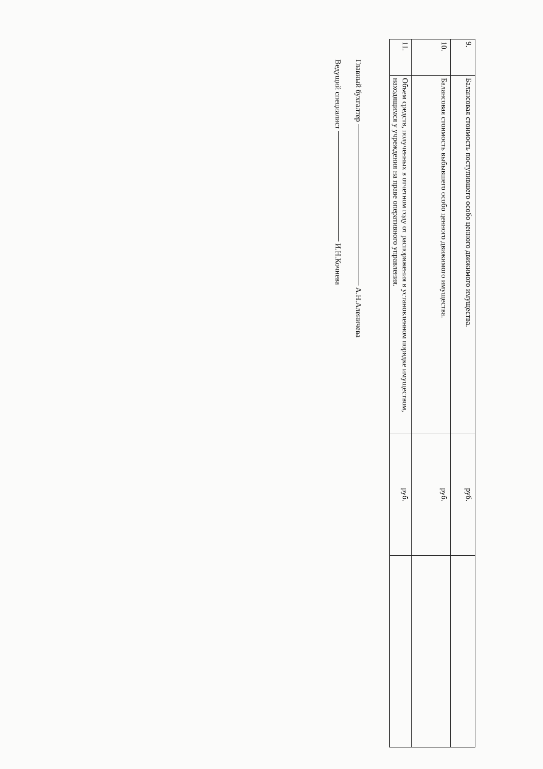| 9. | Балансовая стоимость поступившего особо ценного движимого имущества. | руб. | |
| 10. | Балансовая стоимость выбывшего особо ценного движимого имущества. | руб. | |
| 11. | Объем средств, полученных в отчетном году от распоряжения в установленном порядке имуществом, находящимся у учреждения на праве оперативного управления. | руб. | |
Главный бухгалтер А.Н.Аленичева
Ведущий специалист И.Н.Кочнева